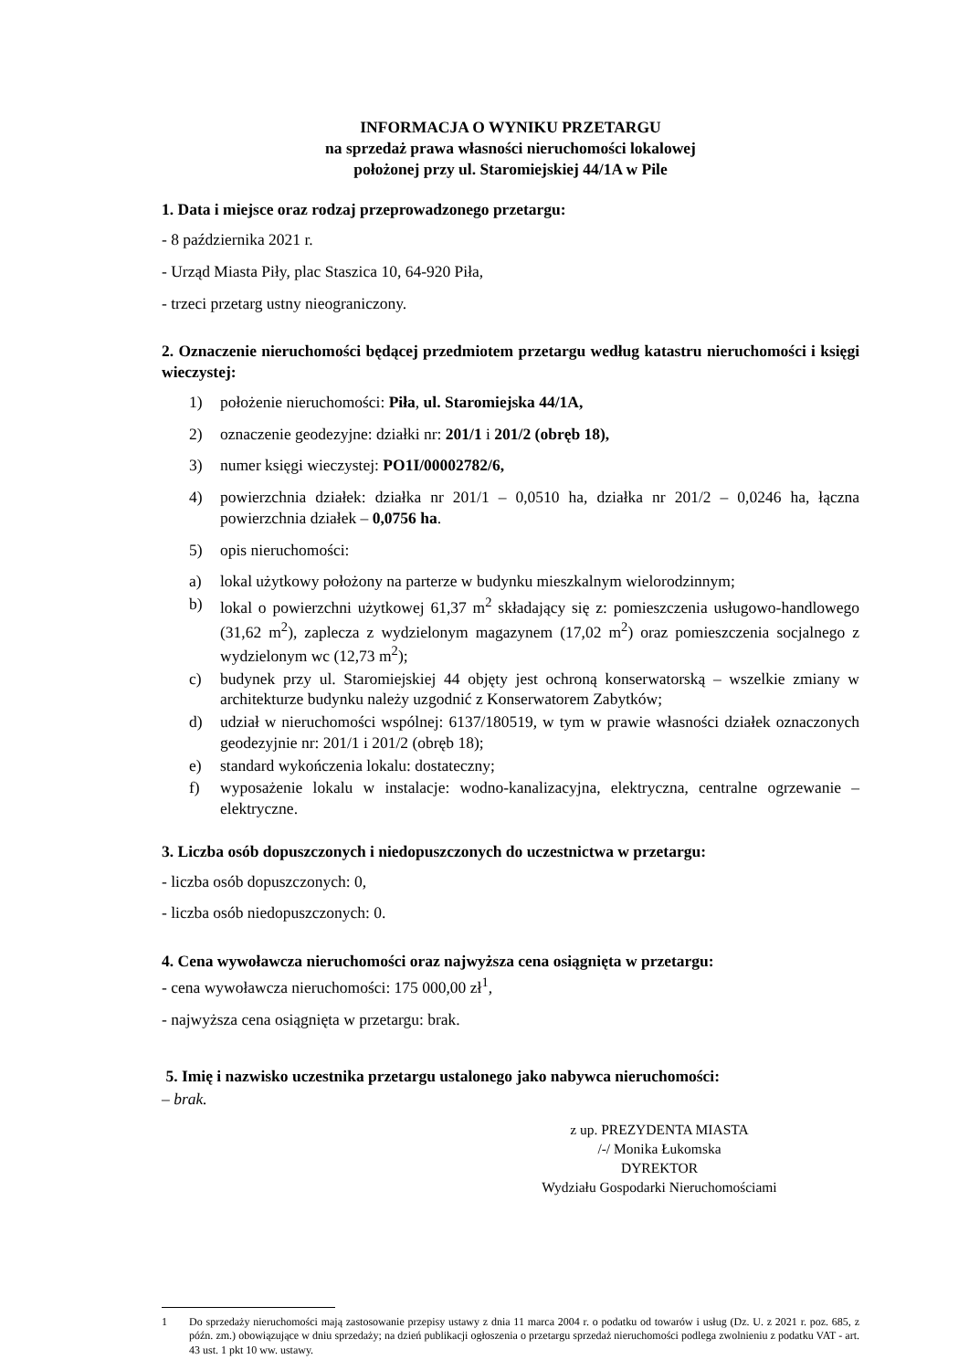INFORMACJA O WYNIKU PRZETARGU
na sprzedaż prawa własności nieruchomości lokalowej
położonej przy ul. Staromiejskiej 44/1A w Pile
1. Data i miejsce oraz rodzaj przeprowadzonego przetargu:
- 8 października 2021 r.
- Urząd Miasta Piły, plac Staszica 10, 64-920 Piła,
- trzeci przetarg ustny nieograniczony.
2. Oznaczenie nieruchomości będącej przedmiotem przetargu według katastru nieruchomości i księgi wieczystej:
1) położenie nieruchomości: Piła, ul. Staromiejska 44/1A,
2) oznaczenie geodezyjne: działki nr: 201/1 i 201/2 (obręb 18),
3) numer księgi wieczystej: PO1I/00002782/6,
4) powierzchnia działek: działka nr 201/1 – 0,0510 ha, działka nr 201/2 – 0,0246 ha, łączna powierzchnia działek – 0,0756 ha.
5) opis nieruchomości:
a) lokal użytkowy położony na parterze w budynku mieszkalnym wielorodzinnym;
b) lokal o powierzchni użytkowej 61,37 m<sup>2</sup> składający się z: pomieszczenia usługowo-handlowego (31,62 m<sup>2</sup>), zaplecza z wydzielonym magazynem (17,02 m<sup>2</sup>) oraz pomieszczenia socjalnego z wydzielonym wc (12,73 m<sup>2</sup>);
c) budynek przy ul. Staromiejskiej 44 objęty jest ochroną konserwatorską – wszelkie zmiany w architekturze budynku należy uzgodnić z Konserwatorem Zabytków;
d) udział w nieruchomości wspólnej: 6137/180519, w tym w prawie własności działek oznaczonych geodezyjnie nr: 201/1 i 201/2 (obręb 18);
e) standard wykończenia lokalu: dostateczny;
f) wyposażenie lokalu w instalacje: wodno-kanalizacyjna, elektryczna, centralne ogrzewanie – elektryczne.
3. Liczba osób dopuszczonych i niedopuszczonych do uczestnictwa w przetargu:
- liczba osób dopuszczonych: 0,
- liczba osób niedopuszczonych: 0.
4. Cena wywoławcza nieruchomości oraz najwyższa cena osiągnięta w przetargu:
- cena wywoławcza nieruchomości: 175 000,00 zł<sup>1</sup>,
- najwyższa cena osiągnięta w przetargu: brak.
5. Imię i nazwisko uczestnika przetargu ustalonego jako nabywca nieruchomości:
– brak.
z up. PREZYDENTA MIASTA
/-/ Monika Łukomska
DYREKTOR
Wydziału Gospodarki Nieruchomościami
1 Do sprzedaży nieruchomości mają zastosowanie przepisy ustawy z dnia 11 marca 2004 r. o podatku od towarów i usług (Dz. U. z 2021 r. poz. 685, z późn. zm.) obowiązujące w dniu sprzedaży; na dzień publikacji ogłoszenia o przetargu sprzedaż nieruchomości podlega zwolnieniu z podatku VAT - art. 43 ust. 1 pkt 10 ww. ustawy.